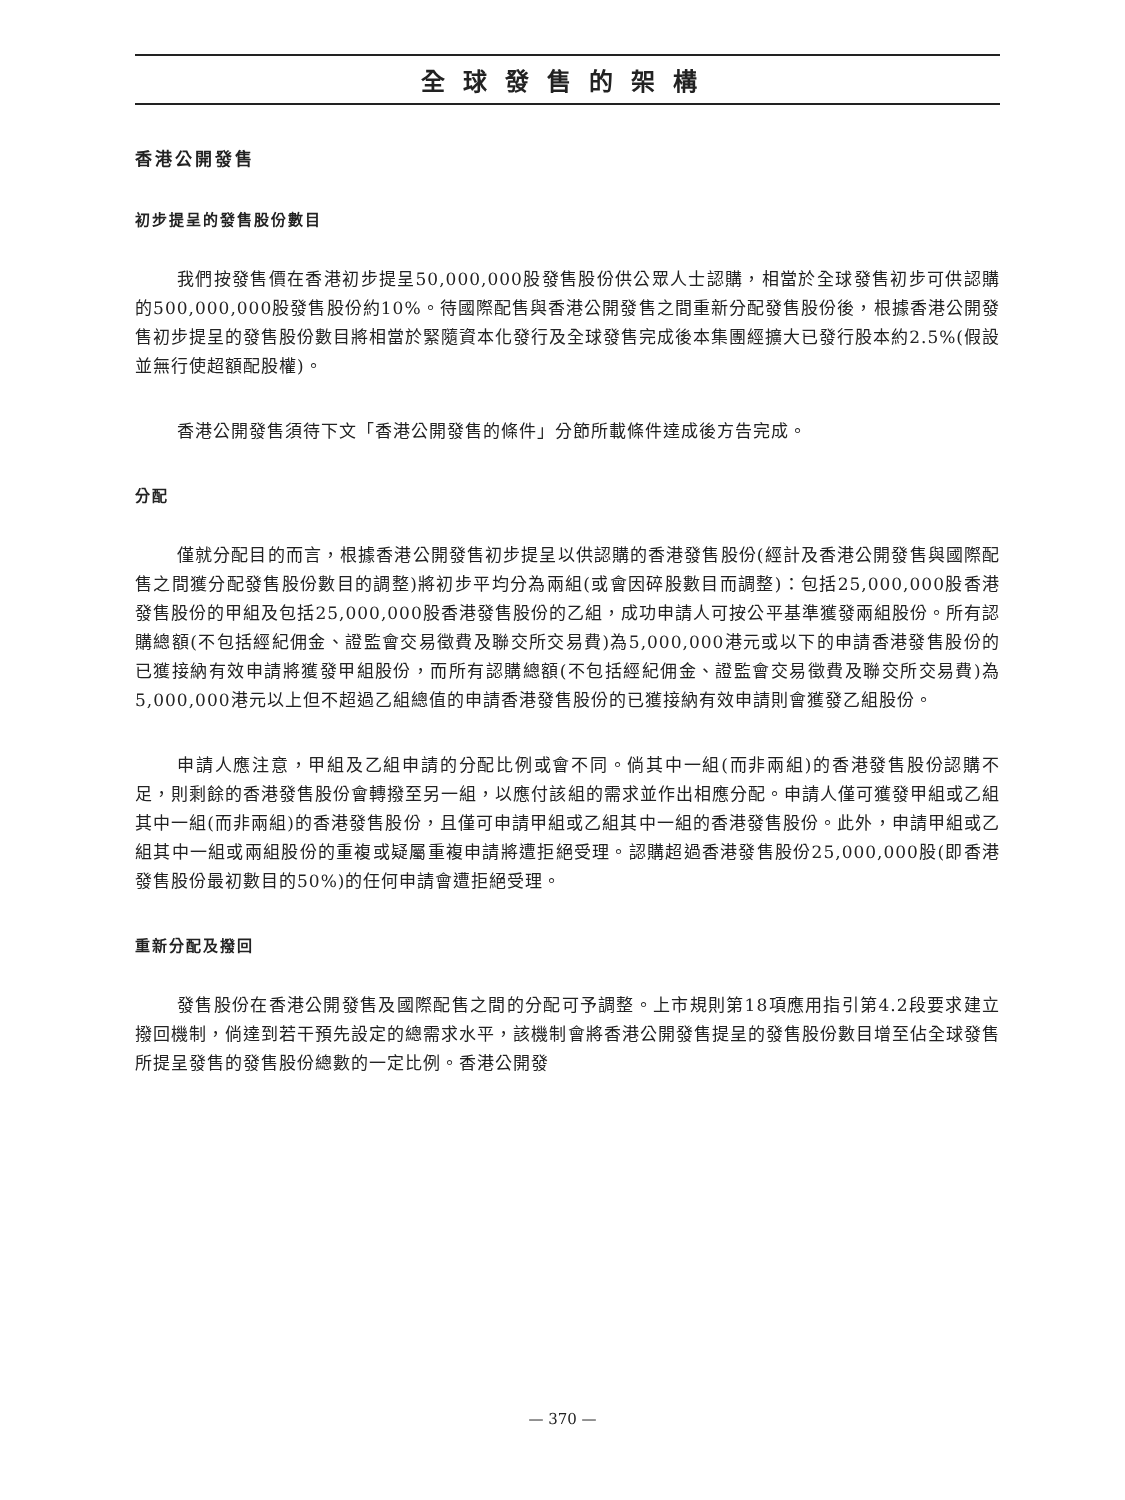全球發售的架構
香港公開發售
初步提呈的發售股份數目
我們按發售價在香港初步提呈50,000,000股發售股份供公眾人士認購，相當於全球發售初步可供認購的500,000,000股發售股份約10%。待國際配售與香港公開發售之間重新分配發售股份後，根據香港公開發售初步提呈的發售股份數目將相當於緊隨資本化發行及全球發售完成後本集團經擴大已發行股本約2.5%(假設並無行使超額配股權)。
香港公開發售須待下文「香港公開發售的條件」分節所載條件達成後方告完成。
分配
僅就分配目的而言，根據香港公開發售初步提呈以供認購的香港發售股份(經計及香港公開發售與國際配售之間獲分配發售股份數目的調整)將初步平均分為兩組(或會因碎股數目而調整)：包括25,000,000股香港發售股份的甲組及包括25,000,000股香港發售股份的乙組，成功申請人可按公平基準獲發兩組股份。所有認購總額(不包括經紀佣金、證監會交易徵費及聯交所交易費)為5,000,000港元或以下的申請香港發售股份的已獲接納有效申請將獲發甲組股份，而所有認購總額(不包括經紀佣金、證監會交易徵費及聯交所交易費)為5,000,000港元以上但不超過乙組總值的申請香港發售股份的已獲接納有效申請則會獲發乙組股份。
申請人應注意，甲組及乙組申請的分配比例或會不同。倘其中一組(而非兩組)的香港發售股份認購不足，則剩餘的香港發售股份會轉撥至另一組，以應付該組的需求並作出相應分配。申請人僅可獲發甲組或乙組其中一組(而非兩組)的香港發售股份，且僅可申請甲組或乙組其中一組的香港發售股份。此外，申請甲組或乙組其中一組或兩組股份的重複或疑屬重複申請將遭拒絕受理。認購超過香港發售股份25,000,000股(即香港發售股份最初數目的50%)的任何申請會遭拒絕受理。
重新分配及撥回
發售股份在香港公開發售及國際配售之間的分配可予調整。上市規則第18項應用指引第4.2段要求建立撥回機制，倘達到若干預先設定的總需求水平，該機制會將香港公開發售提呈的發售股份數目增至佔全球發售所提呈發售的發售股份總數的一定比例。香港公開發
— 370 —